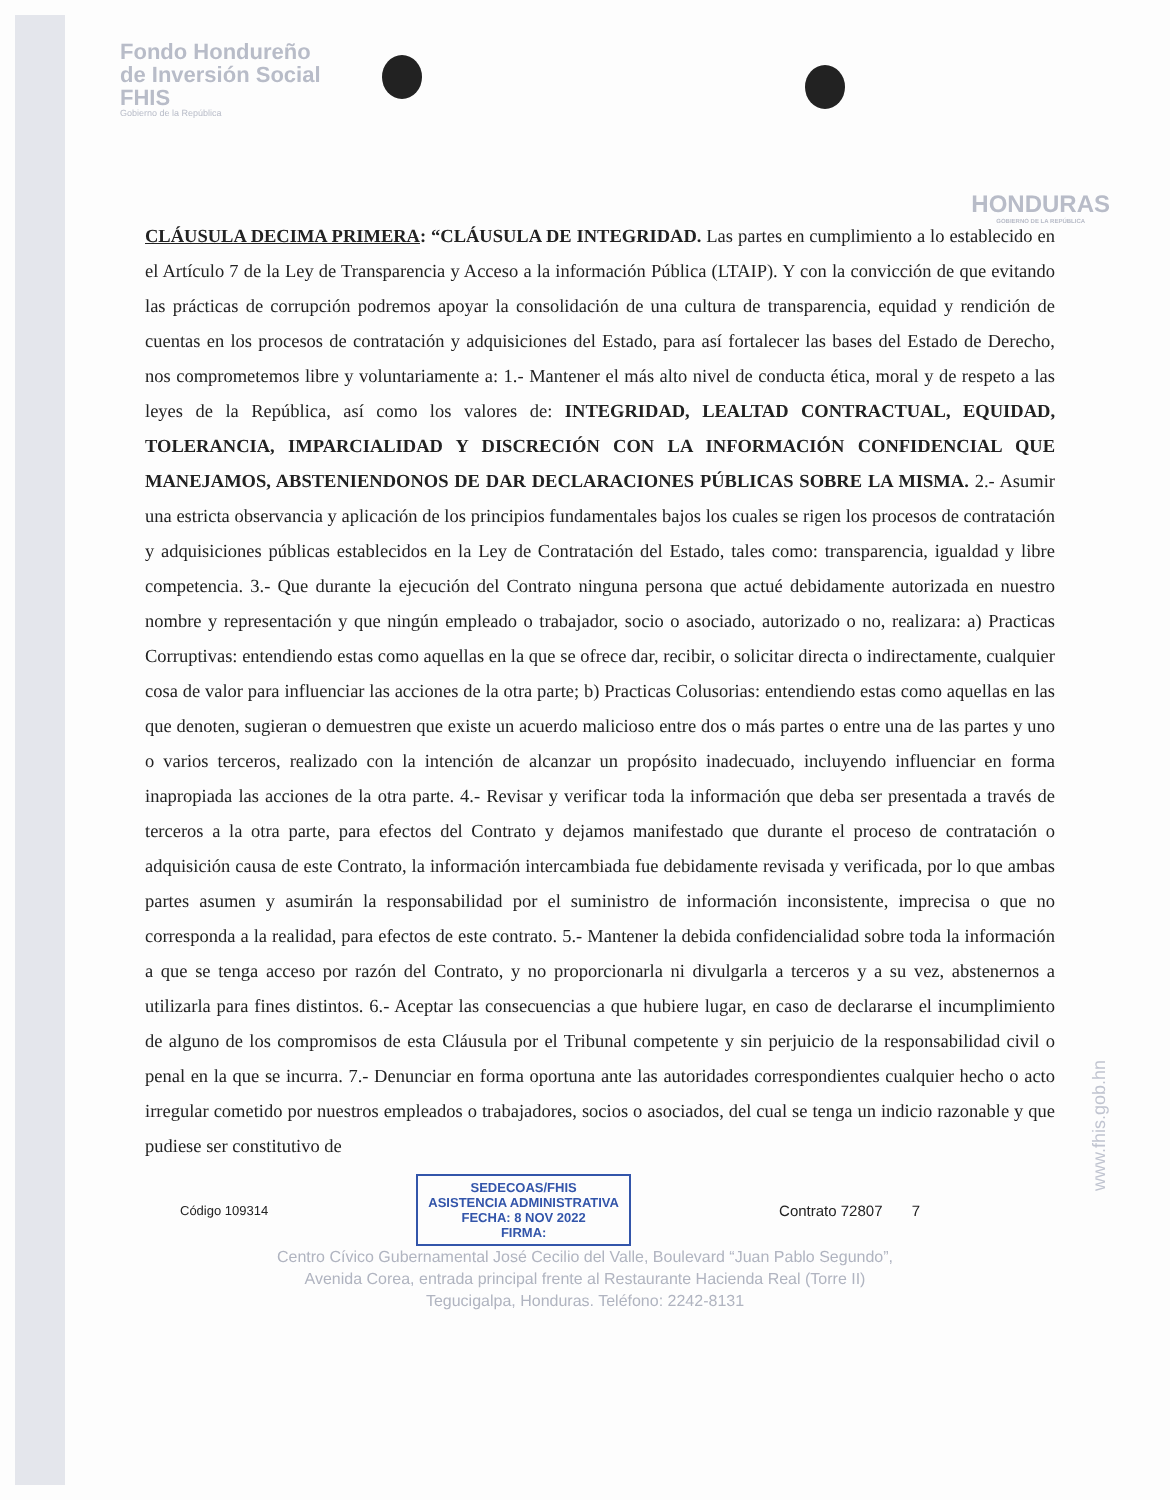Fondo Hondureño
de Inversión Social
FHIS
Gobierno de la República
HONDURAS
GOBIERNO DE LA REPÚBLICA
CLÁUSULA DECIMA PRIMERA: “CLÁUSULA DE INTEGRIDAD. Las partes en cumplimiento a lo establecido en el Artículo 7 de la Ley de Transparencia y Acceso a la información Pública (LTAIP). Y con la convicción de que evitando las prácticas de corrupción podremos apoyar la consolidación de una cultura de transparencia, equidad y rendición de cuentas en los procesos de contratación y adquisiciones del Estado, para así fortalecer las bases del Estado de Derecho, nos comprometemos libre y voluntariamente a: 1.- Mantener el más alto nivel de conducta ética, moral y de respeto a las leyes de la República, así como los valores de: INTEGRIDAD, LEALTAD CONTRACTUAL, EQUIDAD, TOLERANCIA, IMPARCIALIDAD Y DISCRECIÓN CON LA INFORMACIÓN CONFIDENCIAL QUE MANEJAMOS, ABSTENIENDONOS DE DAR DECLARACIONES PÚBLICAS SOBRE LA MISMA. 2.- Asumir una estricta observancia y aplicación de los principios fundamentales bajos los cuales se rigen los procesos de contratación y adquisiciones públicas establecidos en la Ley de Contratación del Estado, tales como: transparencia, igualdad y libre competencia. 3.- Que durante la ejecución del Contrato ninguna persona que actué debidamente autorizada en nuestro nombre y representación y que ningún empleado o trabajador, socio o asociado, autorizado o no, realizara: a) Practicas Corruptivas: entendiendo estas como aquellas en la que se ofrece dar, recibir, o solicitar directa o indirectamente, cualquier cosa de valor para influenciar las acciones de la otra parte; b) Practicas Colusorias: entendiendo estas como aquellas en las que denoten, sugieran o demuestren que existe un acuerdo malicioso entre dos o más partes o entre una de las partes y uno o varios terceros, realizado con la intención de alcanzar un propósito inadecuado, incluyendo influenciar en forma inapropiada las acciones de la otra parte. 4.- Revisar y verificar toda la información que deba ser presentada a través de terceros a la otra parte, para efectos del Contrato y dejamos manifestado que durante el proceso de contratación o adquisición causa de este Contrato, la información intercambiada fue debidamente revisada y verificada, por lo que ambas partes asumen y asumirán la responsabilidad por el suministro de información inconsistente, imprecisa o que no corresponda a la realidad, para efectos de este contrato. 5.- Mantener la debida confidencialidad sobre toda la información a que se tenga acceso por razón del Contrato, y no proporcionarla ni divulgarla a terceros y a su vez, abstenernos a utilizarla para fines distintos. 6.- Aceptar las consecuencias a que hubiere lugar, en caso de declararse el incumplimiento de alguno de los compromisos de esta Cláusula por el Tribunal competente y sin perjuicio de la responsabilidad civil o penal en la que se incurra. 7.- Denunciar en forma oportuna ante las autoridades correspondientes cualquier hecho o acto irregular cometido por nuestros empleados o trabajadores, socios o asociados, del cual se tenga un indicio razonable y que pudiese ser constitutivo de
Código 109314
SEDECOAS/FHIS
ASISTENCIA ADMINISTRATIVA
FECHA: 8 NOV 2022
FIRMA:
Contrato 72807 7
Centro Cívico Gubernamental José Cecilio del Valle, Boulevard “Juan Pablo Segundo”,
Avenida Corea, entrada principal frente al Restaurante Hacienda Real (Torre II)
Tegucigalpa, Honduras. Teléfono: 2242-8131
www.fhis.gob.hn